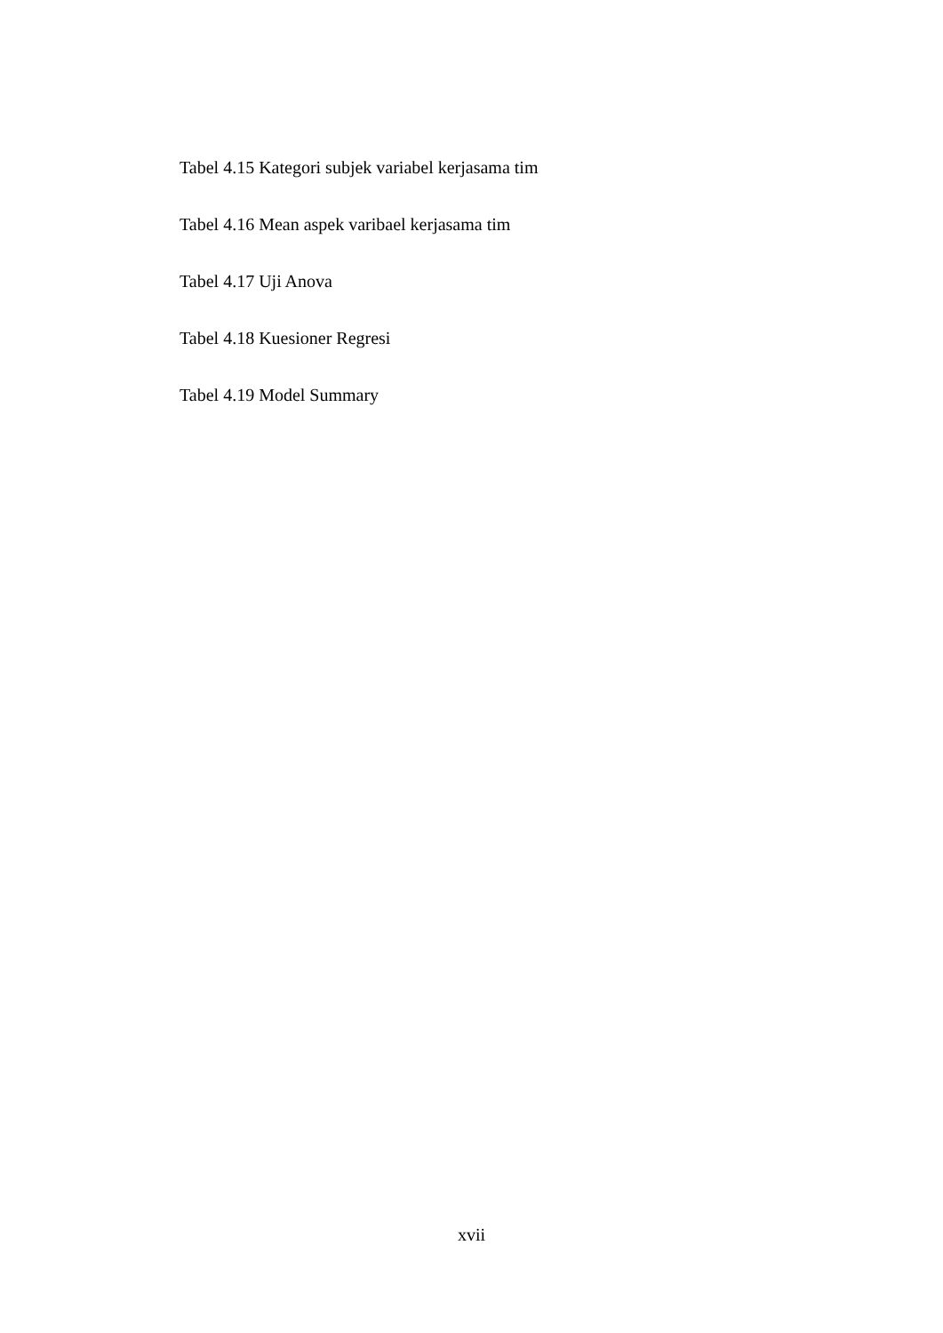Tabel 4.15 Kategori subjek variabel kerjasama tim
Tabel 4.16 Mean aspek varibael kerjasama tim
Tabel 4.17 Uji Anova
Tabel 4.18 Kuesioner Regresi
Tabel 4.19 Model Summary
xvii